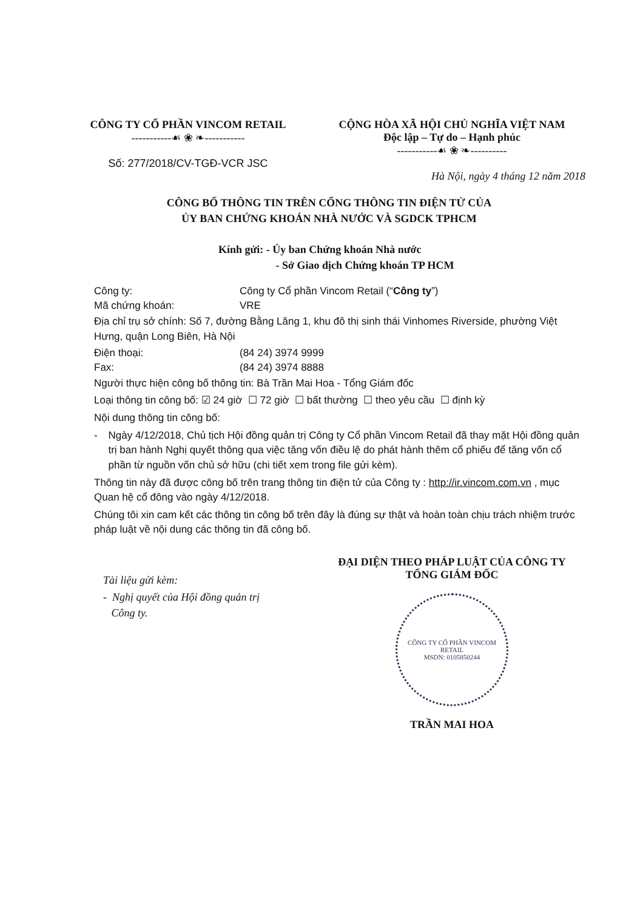CÔNG TY CỔ PHẦN VINCOM RETAIL
-----------☙ ❀ ❧-----------
Số: 277/2018/CV-TGĐ-VCR JSC
CỘNG HÒA XÃ HỘI CHỦ NGHĨA VIỆT NAM
Độc lập – Tự do – Hạnh phúc
-----------☙ ❀ ❧----------
Hà Nội, ngày 4 tháng 12 năm 2018
CÔNG BỐ THÔNG TIN TRÊN CỔNG THÔNG TIN ĐIỆN TỬ CỦA
ỦY BAN CHỨNG KHOÁN NHÀ NƯỚC VÀ SGDCK TPHCM
Kính gửi: - Ủy ban Chứng khoán Nhà nước
- Sở Giao dịch Chứng khoán TP HCM
Công ty: Công ty Cổ phần Vincom Retail (“Công ty”)
Mã chứng khoán: VRE
Địa chỉ trụ sở chính: Số 7, đường Bằng Lăng 1, khu đô thị sinh thái Vinhomes Riverside, phường Việt Hưng, quận Long Biên, Hà Nội
Điện thoại: (84 24) 3974 9999
Fax: (84 24) 3974 8888
Người thực hiện công bố thông tin: Bà Trần Mai Hoa - Tổng Giám đốc
Loại thông tin công bố: ☑ 24 giờ ☐ 72 giờ ☐ bất thường ☐ theo yêu cầu ☐ định kỳ
Nội dung thông tin công bố:
- Ngày 4/12/2018, Chủ tịch Hội đồng quản trị Công ty Cổ phần Vincom Retail đã thay mặt Hội đồng quản trị ban hành Nghị quyết thông qua việc tăng vốn điều lệ do phát hành thêm cổ phiếu để tăng vốn cổ phần từ nguồn vốn chủ sở hữu (chi tiết xem trong file gửi kèm).
Thông tin này đã được công bố trên trang thông tin điện tử của Công ty : http://ir.vincom.com.vn , mục Quan hệ cổ đông vào ngày 4/12/2018.
Chúng tôi xin cam kết các thông tin công bố trên đây là đúng sự thật và hoàn toàn chịu trách nhiệm trước pháp luật về nội dung các thông tin đã công bố.
Tài liệu gửi kèm:
- Nghị quyết của Hội đồng quản trị
Công ty.
ĐẠI DIỆN THEO PHÁP LUẬT CỦA CÔNG TY
TỔNG GIÁM ĐỐC
CÔNG TY CỔ PHẦN VINCOM RETAIL
MSDN: 0105850244
TRẦN MAI HOA